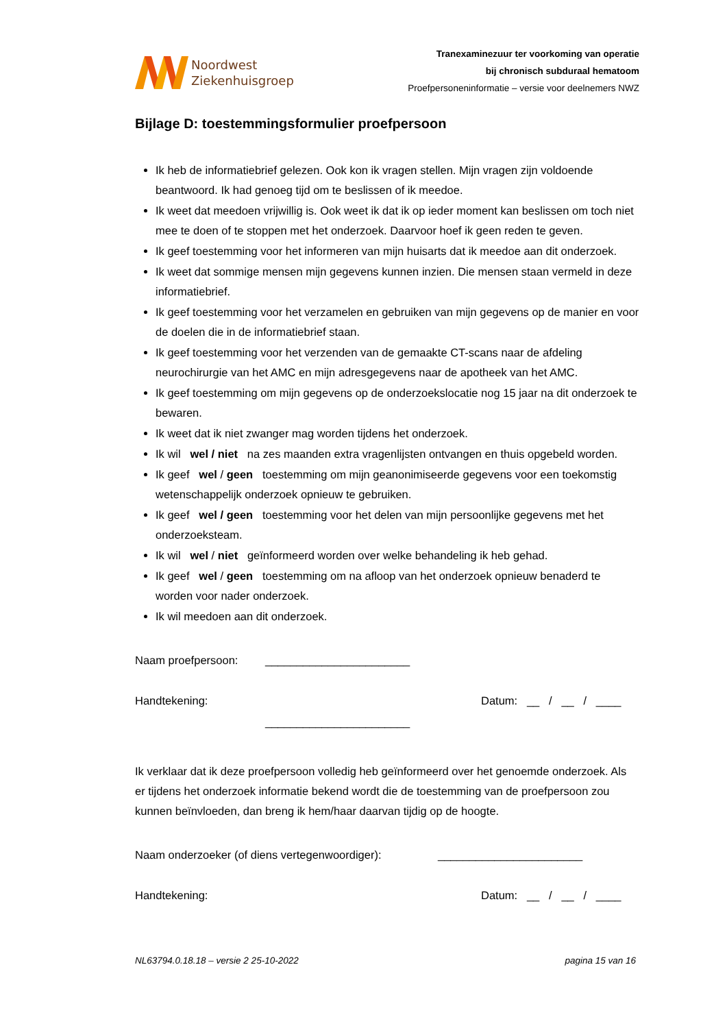Noordwest
Ziekenhuisgroep
Tranexaminezuur ter voorkoming van operatie
bij chronisch subduraal hematoom
Proefpersoneninformatie – versie voor deelnemers NWZ
Bijlage D: toestemmingsformulier proefpersoon
Ik heb de informatiebrief gelezen. Ook kon ik vragen stellen. Mijn vragen zijn voldoende beantwoord. Ik had genoeg tijd om te beslissen of ik meedoe.
Ik weet dat meedoen vrijwillig is. Ook weet ik dat ik op ieder moment kan beslissen om toch niet mee te doen of te stoppen met het onderzoek. Daarvoor hoef ik geen reden te geven.
Ik geef toestemming voor het informeren van mijn huisarts dat ik meedoe aan dit onderzoek.
Ik weet dat sommige mensen mijn gegevens kunnen inzien. Die mensen staan vermeld in deze informatiebrief.
Ik geef toestemming voor het verzamelen en gebruiken van mijn gegevens op de manier en voor de doelen die in de informatiebrief staan.
Ik geef toestemming voor het verzenden van de gemaakte CT-scans naar de afdeling neurochirurgie van het AMC en mijn adresgegevens naar de apotheek van het AMC.
Ik geef toestemming om mijn gegevens op de onderzoekslocatie nog 15 jaar na dit onderzoek te bewaren.
Ik weet dat ik niet zwanger mag worden tijdens het onderzoek.
Ik wil wel / niet na zes maanden extra vragenlijsten ontvangen en thuis opgebeld worden.
Ik geef wel / geen toestemming om mijn geanonimiseerde gegevens voor een toekomstig wetenschappelijk onderzoek opnieuw te gebruiken.
Ik geef wel / geen toestemming voor het delen van mijn persoonlijke gegevens met het onderzoeksteam.
Ik wil wel / niet geïnformeerd worden over welke behandeling ik heb gehad.
Ik geef wel / geen toestemming om na afloop van het onderzoek opnieuw benaderd te worden voor nader onderzoek.
Ik wil meedoen aan dit onderzoek.
Naam proefpersoon: _______________________
Handtekening: Datum: __ / __ / ____
_______________________
Ik verklaar dat ik deze proefpersoon volledig heb geïnformeerd over het genoemde onderzoek. Als er tijdens het onderzoek informatie bekend wordt die de toestemming van de proefpersoon zou kunnen beïnvloeden, dan breng ik hem/haar daarvan tijdig op de hoogte.
Naam onderzoeker (of diens vertegenwoordiger): _______________________
Handtekening: Datum: __ / __ / ____
NL63794.0.18.18 – versie 2 25-10-2022 pagina 15 van 16